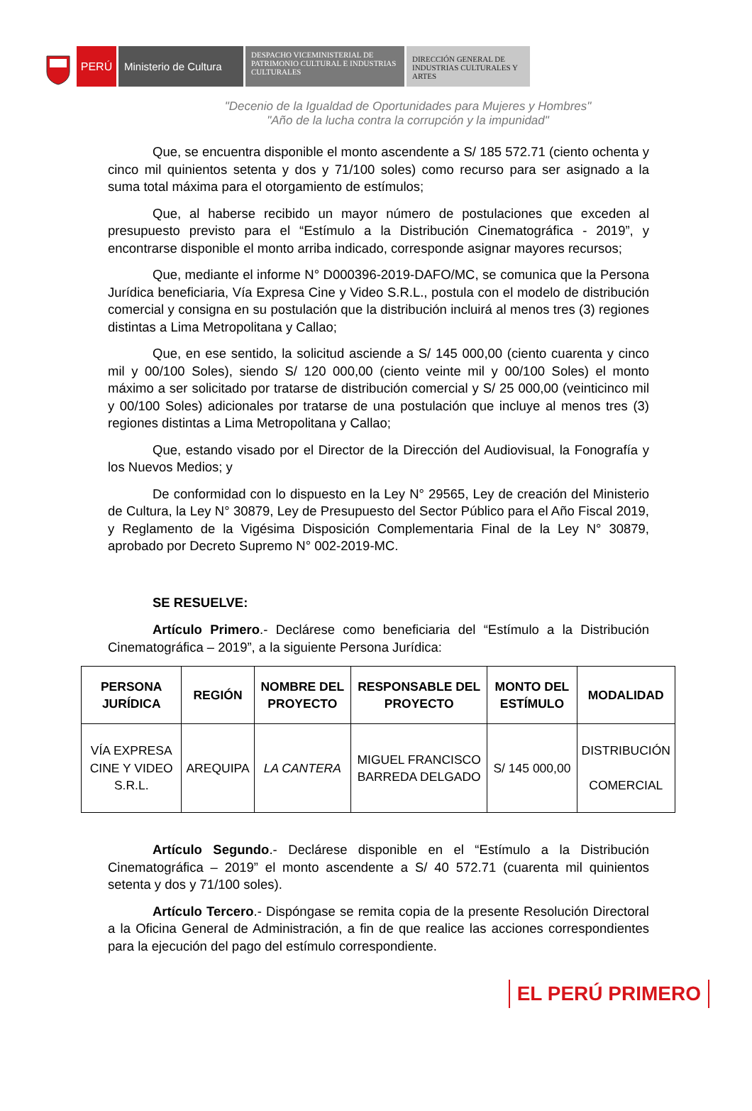PERÚ Ministerio de Cultura
DESPACHO VICEMINISTERIAL DE PATRIMONIO CULTURAL E INDUSTRIAS CULTURALES
DIRECCIÓN GENERAL DE INDUSTRIAS CULTURALES Y ARTES
"Decenio de la Igualdad de Oportunidades para Mujeres y Hombres"
"Año de la lucha contra la corrupción y la impunidad"
Que, se encuentra disponible el monto ascendente a S/ 185 572.71 (ciento ochenta y cinco mil quinientos setenta y dos y 71/100 soles) como recurso para ser asignado a la suma total máxima para el otorgamiento de estímulos;
Que, al haberse recibido un mayor número de postulaciones que exceden al presupuesto previsto para el “Estímulo a la Distribución Cinematográfica - 2019”, y encontrarse disponible el monto arriba indicado, corresponde asignar mayores recursos;
Que, mediante el informe N° D000396-2019-DAFO/MC, se comunica que la Persona Jurídica beneficiaria, Vía Expresa Cine y Video S.R.L., postula con el modelo de distribución comercial y consigna en su postulación que la distribución incluirá al menos tres (3) regiones distintas a Lima Metropolitana y Callao;
Que, en ese sentido, la solicitud asciende a S/ 145 000,00 (ciento cuarenta y cinco mil y 00/100 Soles), siendo S/ 120 000,00 (ciento veinte mil y 00/100 Soles) el monto máximo a ser solicitado por tratarse de distribución comercial y S/ 25 000,00 (veinticinco mil y 00/100 Soles) adicionales por tratarse de una postulación que incluye al menos tres (3) regiones distintas a Lima Metropolitana y Callao;
Que, estando visado por el Director de la Dirección del Audiovisual, la Fonografía y los Nuevos Medios; y
De conformidad con lo dispuesto en la Ley N° 29565, Ley de creación del Ministerio de Cultura, la Ley N° 30879, Ley de Presupuesto del Sector Público para el Año Fiscal 2019, y Reglamento de la Vigésima Disposición Complementaria Final de la Ley N° 30879, aprobado por Decreto Supremo N° 002-2019-MC.
SE RESUELVE:
Artículo Primero.- Declárese como beneficiaria del “Estímulo a la Distribución Cinematográfica – 2019”, a la siguiente Persona Jurídica:
| PERSONA JURÍDICA | REGIÓN | NOMBRE DEL PROYECTO | RESPONSABLE DEL PROYECTO | MONTO DEL ESTÍMULO | MODALIDAD |
| --- | --- | --- | --- | --- | --- |
| VÍA EXPRESA CINE Y VIDEO S.R.L. | AREQUIPA | LA CANTERA | MIGUEL FRANCISCO BARREDA DELGADO | S/ 145 000,00 | DISTRIBUCIÓN COMERCIAL |
Artículo Segundo.- Declárese disponible en el “Estímulo a la Distribución Cinematográfica – 2019” el monto ascendente a S/ 40 572.71 (cuarenta mil quinientos setenta y dos y 71/100 soles).
Artículo Tercero.- Dispóngase se remita copia de la presente Resolución Directoral a la Oficina General de Administración, a fin de que realice las acciones correspondientes para la ejecución del pago del estímulo correspondiente.
EL PERÚ PRIMERO